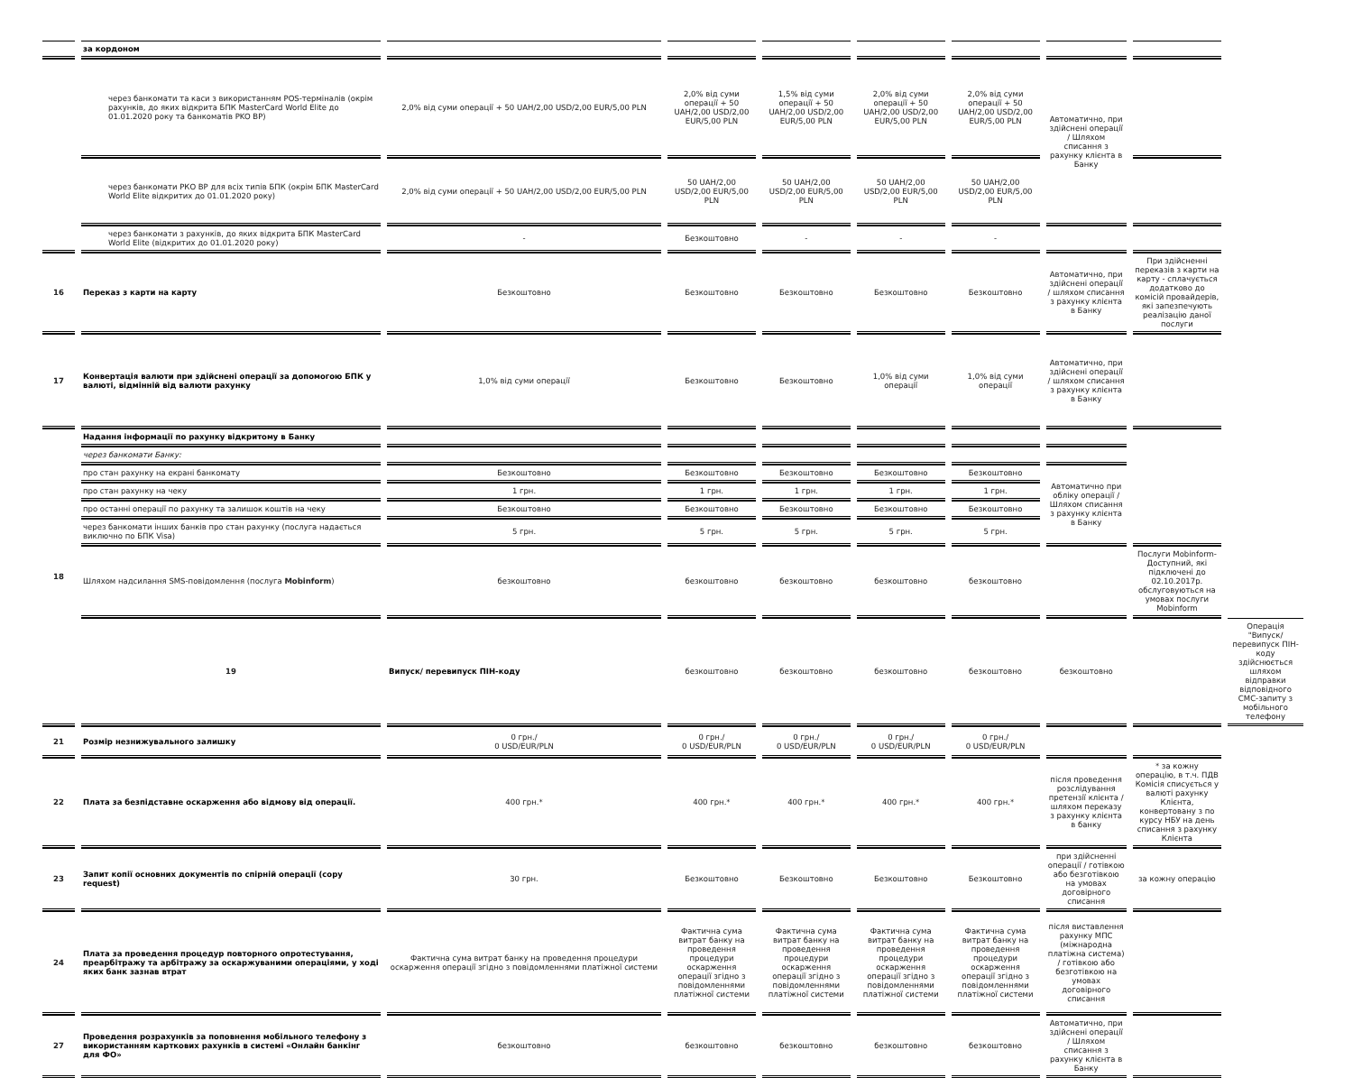| | за кордоном | | | | | | | | |
| | через банкомати та каси з використанням POS-терміналів (окрім рахунків, до яких відкрита БПК MasterCard World Elite до 01.01.2020 року та банкоматів PKO BP) | 2,0% від суми операції + 50 UAH/2,00 USD/2,00 EUR/5,00 PLN | 2,0% від суми операції + 50 UAH/2,00 USD/2,00 EUR/5,00 PLN | 1,5% від суми операції + 50 UAH/2,00 USD/2,00 EUR/5,00 PLN | 2,0% від суми операції + 50 UAH/2,00 USD/2,00 EUR/5,00 PLN | 2,0% від суми операції + 50 UAH/2,00 USD/2,00 EUR/5,00 PLN | Автоматично, при здійснені операції / Шляхом списання з рахунку клієнта в Банку | | |
| | через банкомати РКО ВР для всіх типів БПК (окрім БПК MasterCard World Elite відкритих до 01.01.2020 року) | 2,0% від суми операції + 50 UAH/2,00 USD/2,00 EUR/5,00 PLN | 50 UAH/2,00 USD/2,00 EUR/5,00 PLN | 50 UAH/2,00 USD/2,00 EUR/5,00 PLN | 50 UAH/2,00 USD/2,00 EUR/5,00 PLN | 50 UAH/2,00 USD/2,00 EUR/5,00 PLN | | | |
| | через банкомати з рахунків, до яких відкрита БПК MasterCard World Elite (відкритих до 01.01.2020 року) | - | Безкоштовно | - | - | - | | | |
| 16 | Переказ з карти на карту | Безкоштовно | Безкоштовно | Безкоштовно | Безкоштовно | Безкоштовно | Автоматично, при здійснені операції / шляхом списання з рахунку клієнта в Банку | При здійсненні переказів з карти на карту - сплачується додатково до комісій провайдерів, які запезпечують реалізацію даної послуги | |
| 17 | Конвертація валюти при здійснені операції за допомогою БПК у валюті, відмінній від валюти рахунку | 1,0% від суми операції | Безкоштовно | Безкоштовно | 1,0% від суми операції | 1,0% від суми операції | Автоматично, при здійснені операції / шляхом списання з рахунку клієнта в Банку | | |
| 18 | Надання інформації по рахунку відкритому в Банку | | | | | | | | |
| | через банкомати Банку: | | | | | | | | |
| | про стан рахунку на екрані банкомату | Безкоштовно | Безкоштовно | Безкоштовно | Безкоштовно | Безкоштовно | Автоматично при обліку операції / Шляхом списання з рахунку клієнта в Банку | | |
| | про стан рахунку на чеку | 1 грн. | 1 грн. | 1 грн. | 1 грн. | 1 грн. | | | |
| | про останні операції по рахунку та залишок коштів на чеку | Безкоштовно | Безкоштовно | Безкоштовно | Безкоштовно | Безкоштовно | | | |
| | через банкомати інших банків про стан рахунку (послуга надається виключно по БПК Visa) | 5 грн. | 5 грн. | 5 грн. | 5 грн. | 5 грн. | | | |
| | Шляхом надсилання SMS-повідомлення (послуга Mobinform ) | безкоштовно | безкоштовно | безкоштовно | безкоштовно | безкоштовно | | Послуги Mobinform-Доступний, які підключені до 02.10.2017р. обслуговуються на умовах послуги Mobinform | |
| | 19 | Випуск/ перевипуск ПІН-коду | безкоштовно | безкоштовно | безкоштовно | безкоштовно | безкоштовно | | Операція "Випуск/перевипуск ПІН-коду здійснюється шляхом відправки відповідного СМС-запиту з мобільного телефону |
| 21 | Розмір незнижувального залишку | 0 грн./ 0 USD/EUR/PLN | 0 грн./ 0 USD/EUR/PLN | 0 грн./ 0 USD/EUR/PLN | 0 грн./ 0 USD/EUR/PLN | 0 грн./ 0 USD/EUR/PLN | | | |
| 22 | Плата за безпідставне оскарження або відмову від операції. | 400 грн.* | 400 грн.* | 400 грн.* | 400 грн.* | 400 грн.* | після проведення розслідування претензії клієнта / шляхом переказу з рахунку клієнта в банку | * за кожну операцію, в т.ч. ПДВ Комісія списується у валюті рахунку Клієнта, конвертовану з по курсу НБУ на день списання з рахунку Клієнта | |
| 23 | Запит копії основних документів по спірній операції (copy request) | 30 грн. | Безкоштовно | Безкоштовно | Безкоштовно | Безкоштовно | при здійсненні операції / готівкою або безготівкою на умовах договірного списання | за кожну операцію | |
| 24 | Плата за проведення процедур повторного опротестування, преарбітражу та арбітражу за оскаржуваними операціями, у ході яких банк зазнав втрат | Фактична сума витрат банку на проведення процедури оскарження операції згідно з повідомленнями платіжної системи | Фактична сума витрат банку на проведення процедури оскарження операції згідно з повідомленнями платіжної системи | Фактична сума витрат банку на проведення процедури оскарження операції згідно з повідомленнями платіжної системи | Фактична сума витрат банку на проведення процедури оскарження операції згідно з повідомленнями платіжної системи | Фактична сума витрат банку на проведення процедури оскарження операції згідно з повідомленнями платіжної системи | після виставлення рахунку МПС (міжнародна платіжна система) / готівкою або безготівкою на умовах договірного списання | | |
| 27 | Проведення розрахунків за поповнення мобільного телефону з використанням карткових рахунків в системі «Онлайн банкінг для ФО» | безкоштовно | безкоштовно | безкоштовно | безкоштовно | безкоштовно | Автоматично, при здійснені операції / Шляхом списання з рахунку клієнта в Банку | | |